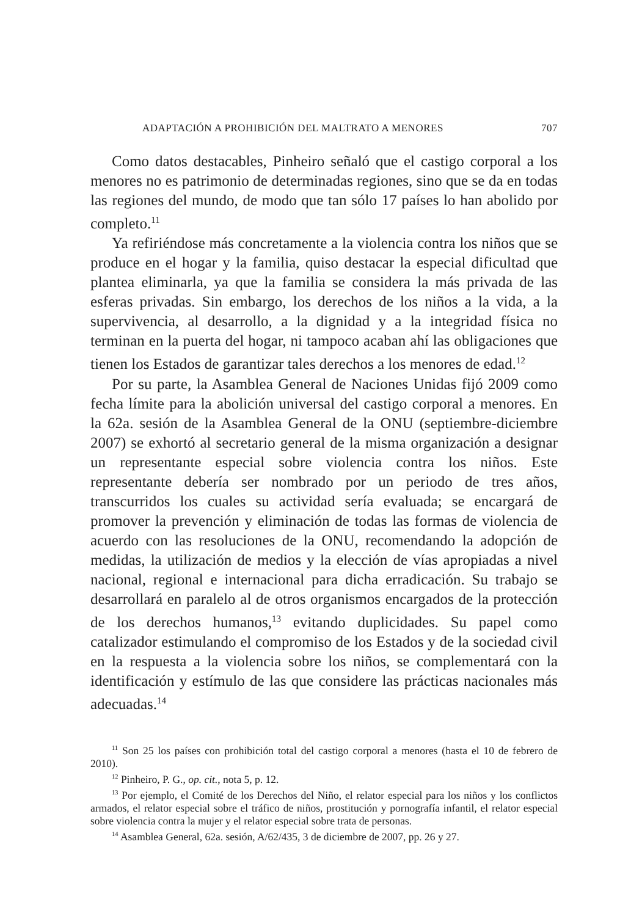ADAPTACIÓN A PROHIBICIÓN DEL MALTRATO A MENORES 707
Como datos destacables, Pinheiro señaló que el castigo corporal a los menores no es patrimonio de determinadas regiones, sino que se da en todas las regiones del mundo, de modo que tan sólo 17 países lo han abolido por completo.<sup>11</sup>
Ya refiriéndose más concretamente a la violencia contra los niños que se produce en el hogar y la familia, quiso destacar la especial dificultad que plantea eliminarla, ya que la familia se considera la más privada de las esferas privadas. Sin embargo, los derechos de los niños a la vida, a la supervivencia, al desarrollo, a la dignidad y a la integridad física no terminan en la puerta del hogar, ni tampoco acaban ahí las obligaciones que tienen los Estados de garantizar tales derechos a los menores de edad.<sup>12</sup>
Por su parte, la Asamblea General de Naciones Unidas fijó 2009 como fecha límite para la abolición universal del castigo corporal a menores. En la 62a. sesión de la Asamblea General de la ONU (septiembre-diciembre 2007) se exhortó al secretario general de la misma organización a designar un representante especial sobre violencia contra los niños. Este representante debería ser nombrado por un periodo de tres años, transcurridos los cuales su actividad sería evaluada; se encargará de promover la prevención y eliminación de todas las formas de violencia de acuerdo con las resoluciones de la ONU, recomendando la adopción de medidas, la utilización de medios y la elección de vías apropiadas a nivel nacional, regional e internacional para dicha erradicación. Su trabajo se desarrollará en paralelo al de otros organismos encargados de la protección de los derechos humanos,<sup>13</sup> evitando duplicidades. Su papel como catalizador estimulando el compromiso de los Estados y de la sociedad civil en la respuesta a la violencia sobre los niños, se complementará con la identificación y estímulo de las que considere las prácticas nacionales más adecuadas.<sup>14</sup>
<sup>11</sup> Son 25 los países con prohibición total del castigo corporal a menores (hasta el 10 de febrero de 2010).
<sup>12</sup> Pinheiro, P. G., op. cit., nota 5, p. 12.
<sup>13</sup> Por ejemplo, el Comité de los Derechos del Niño, el relator especial para los niños y los conflictos armados, el relator especial sobre el tráfico de niños, prostitución y pornografía infantil, el relator especial sobre violencia contra la mujer y el relator especial sobre trata de personas.
<sup>14</sup> Asamblea General, 62a. sesión, A/62/435, 3 de diciembre de 2007, pp. 26 y 27.